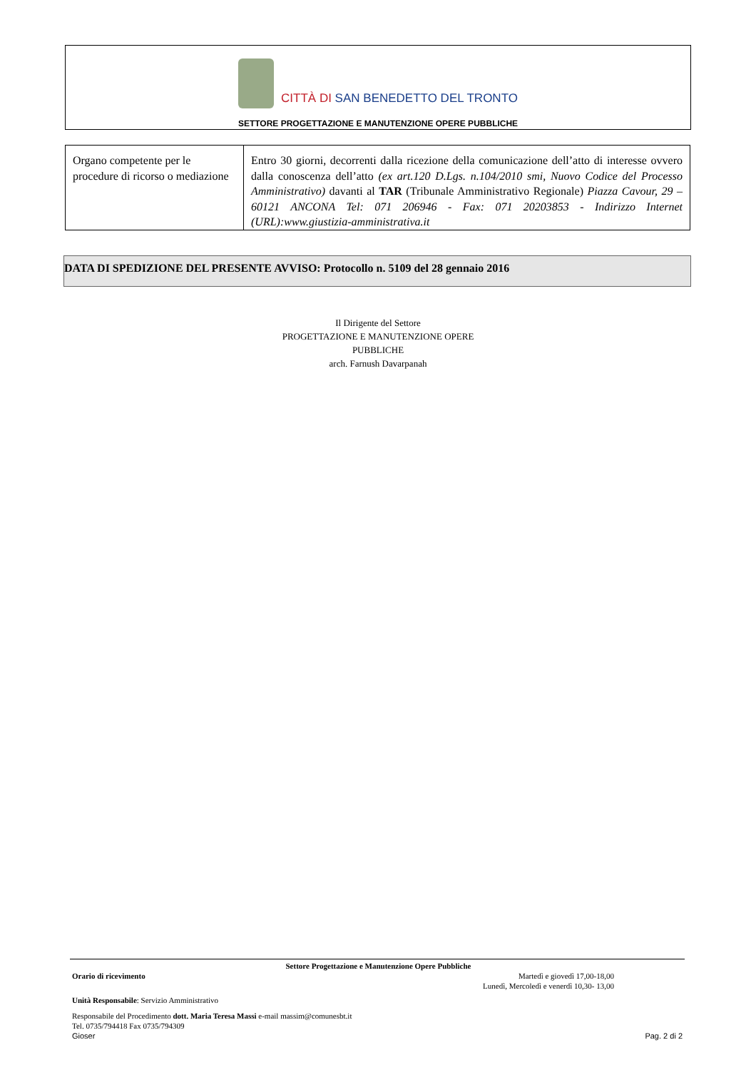CITTÀ DI SAN BENEDETTO DEL TRONTO
SETTORE PROGETTAZIONE E MANUTENZIONE OPERE PUBBLICHE
| Organo competente per le procedure di ricorso o mediazione | Entro 30 giorni, decorrenti dalla ricezione della comunicazione dell’atto di interesse ovvero dalla conoscenza dell’atto (ex art.120 D.Lgs. n.104/2010 smi, Nuovo Codice del Processo Amministrativo) davanti al TAR (Tribunale Amministrativo Regionale) Piazza Cavour, 29 – 60121 ANCONA Tel: 071 206946 - Fax: 071 20203853 - Indirizzo Internet (URL):www.giustizia-amministrativa.it |
DATA DI SPEDIZIONE DEL PRESENTE AVVISO: Protocollo n. 5109 del 28 gennaio 2016
Il Dirigente del Settore
PROGETTAZIONE E MANUTENZIONE OPERE
PUBBLICHE
arch. Farnush Davarpanah
Settore Progettazione e Manutenzione Opere Pubbliche
Orario di ricevimento Martedì e giovedì 17,00-18,00
Lunedì, Mercoledì e venerdì 10,30- 13,00
Unità Responsabile: Servizio Amministrativo
Responsabile del Procedimento dott. Maria Teresa Massi e-mail massim@comunesbt.it
Tel. 0735/794418 Fax 0735/794309
Gioser Pag. 2 di 2